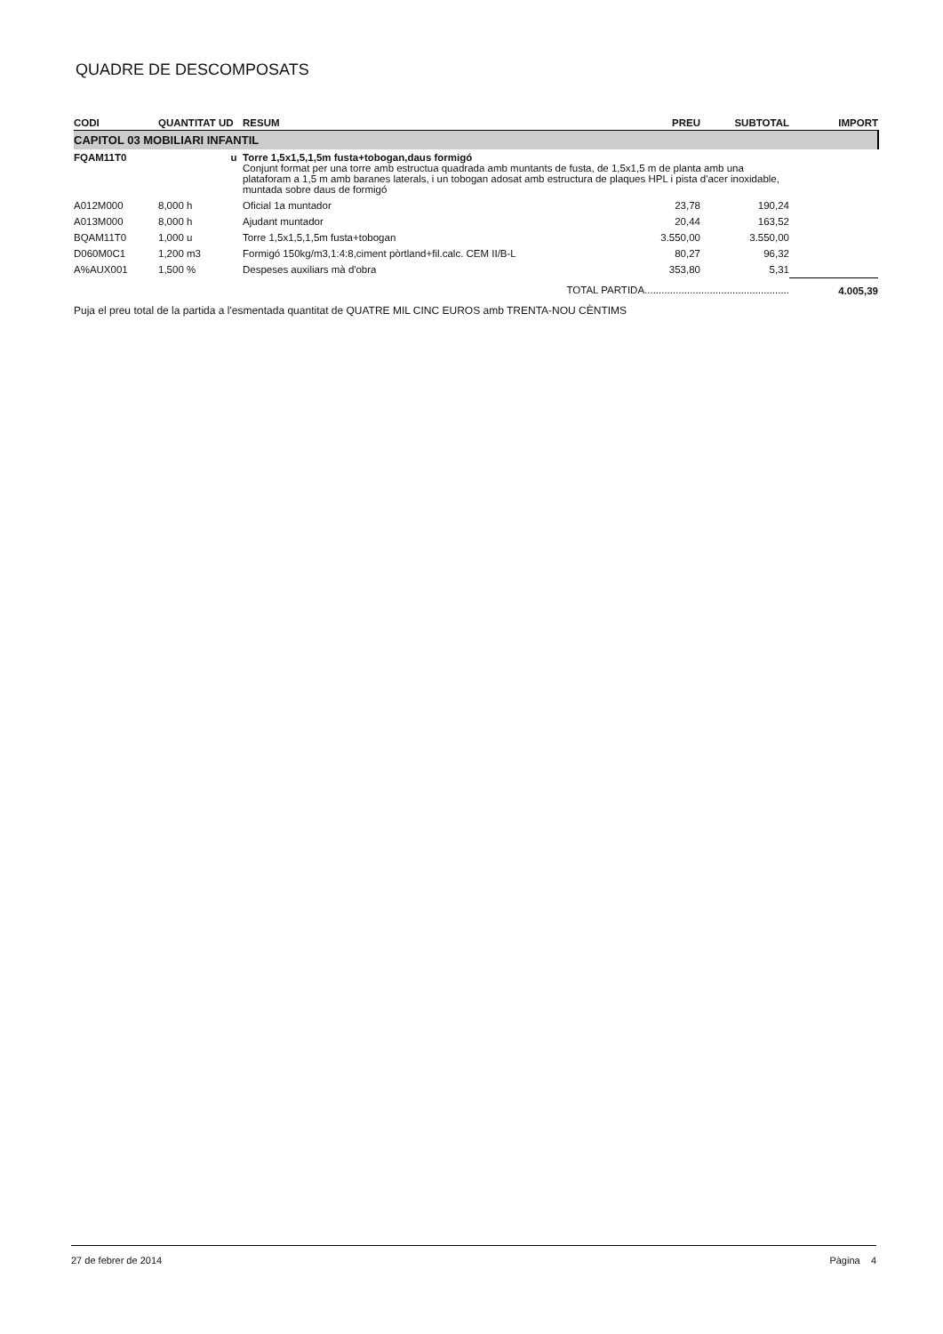QUADRE DE DESCOMPOSATS
| CODI | QUANTITAT UD | RESUM | PREU | SUBTOTAL | IMPORT |
| --- | --- | --- | --- | --- | --- |
| CAPITOL 03 MOBILIARI INFANTIL | | | | | |
| FQAM11T0 | u | Torre 1,5x1,5,1,5m fusta+tobogan,daus formigó Conjunt format per una torre amb estructua quadrada amb muntants de fusta, de 1,5x1,5 m de planta amb una plataforam a 1,5 m amb baranes laterals, i un tobogan adosat amb estructura de plaques HPL i pista d'acer inoxidable, muntada sobre daus de formigó | | | |
| A012M000 | 8,000 h | Oficial 1a muntador | 23,78 | 190,24 | |
| A013M000 | 8,000 h | Ajudant muntador | 20,44 | 163,52 | |
| BQAM11T0 | 1,000 u | Torre 1,5x1,5,1,5m fusta+tobogan | 3.550,00 | 3.550,00 | |
| D060M0C1 | 1,200 m3 | Formigó 150kg/m3,1:4:8,ciment pòrtland+fil.calc. CEM II/B-L | 80,27 | 96,32 | |
| A%AUX001 | 1,500 % | Despeses auxiliars mà d'obra | 353,80 | 5,31 | |
| TOTAL PARTIDA................................................... | | | | | 4.005,39 |
Puja el preu total de la partida a l'esmentada quantitat de QUATRE MIL CINC EUROS amb TRENTA-NOU CÈNTIMS
27 de febrer de 2014 Pàgina 4